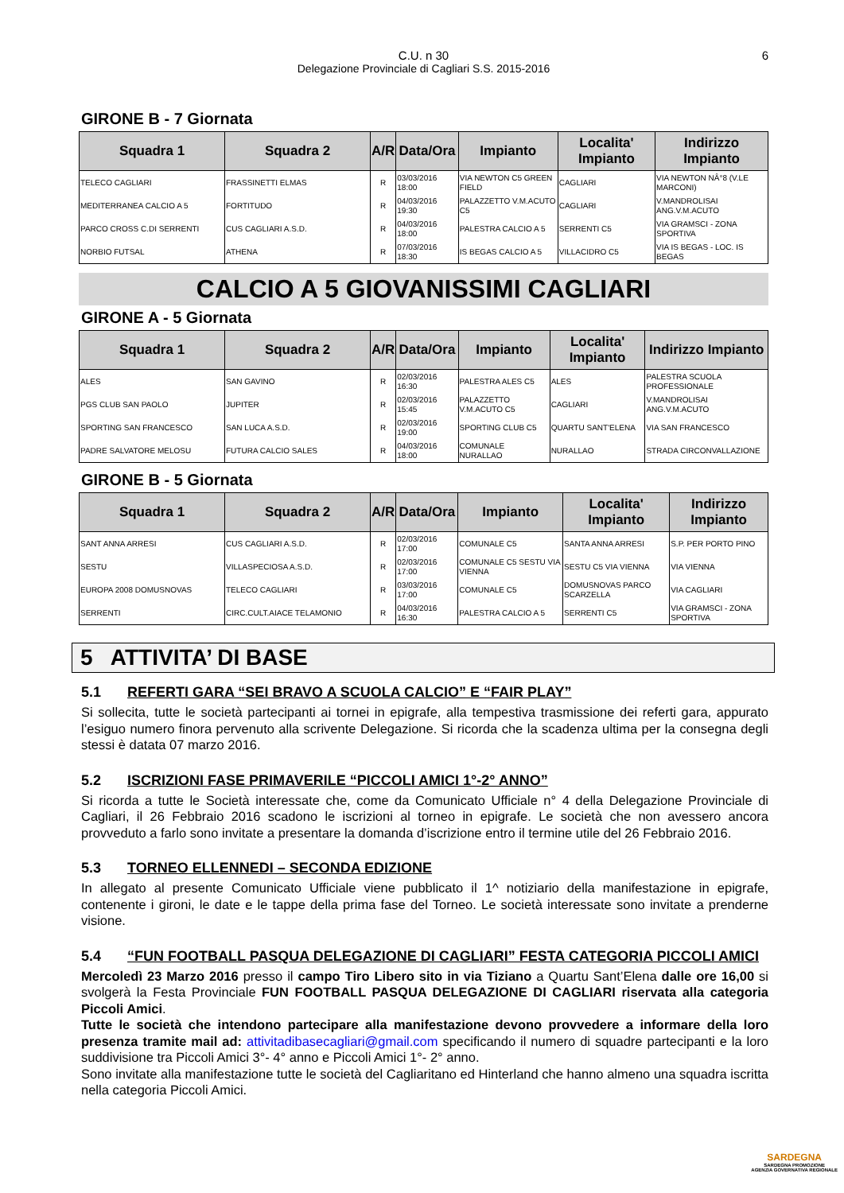C.U. n 30
Delegazione Provinciale di Cagliari S.S. 2015-2016
6
GIRONE B - 7 Giornata
| Squadra 1 | Squadra 2 | A/R | Data/Ora | Impianto | Localita' Impianto | Indirizzo Impianto |
| --- | --- | --- | --- | --- | --- | --- |
| TELECO CAGLIARI | FRASSINETTI ELMAS | R | 03/03/2016 18:00 | VIA NEWTON C5 GREEN FIELD | CAGLIARI | VIA NEWTON NÂ°8 (V.LE MARCONI) |
| MEDITERRANEA CALCIO A 5 | FORTITUDO | R | 04/03/2016 19:30 | PALAZZETTO V.M.ACUTO C5 | CAGLIARI | V.MANDROLISAI ANG.V.M.ACUTO |
| PARCO CROSS C.DI SERRENTI | CUS CAGLIARI A.S.D. | R | 04/03/2016 18:00 | PALESTRA CALCIO A 5 | SERRENTI C5 | VIA GRAMSCI - ZONA SPORTIVA |
| NORBIO FUTSAL | ATHENA | R | 07/03/2016 18:30 | IS BEGAS CALCIO A 5 | VILLACIDRO C5 | VIA IS BEGAS - LOC. IS BEGAS |
CALCIO A 5 GIOVANISSIMI CAGLIARI
GIRONE A - 5 Giornata
| Squadra 1 | Squadra 2 | A/R | Data/Ora | Impianto | Localita' Impianto | Indirizzo Impianto |
| --- | --- | --- | --- | --- | --- | --- |
| ALES | SAN GAVINO | R | 02/03/2016 16:30 | PALESTRA ALES C5 | ALES | PALESTRA SCUOLA PROFESSIONALE |
| PGS CLUB SAN PAOLO | JUPITER | R | 02/03/2016 15:45 | PALAZZETTO V.M.ACUTO C5 | CAGLIARI | V.MANDROLISAI ANG.V.M.ACUTO |
| SPORTING SAN FRANCESCO | SAN LUCA A.S.D. | R | 02/03/2016 19:00 | SPORTING CLUB C5 | QUARTU SANT'ELENA | VIA SAN FRANCESCO |
| PADRE SALVATORE MELOSU | FUTURA CALCIO SALES | R | 04/03/2016 18:00 | COMUNALE NURALLAO | NURALLAO | STRADA CIRCONVALLAZIONE |
GIRONE B - 5 Giornata
| Squadra 1 | Squadra 2 | A/R | Data/Ora | Impianto | Localita' Impianto | Indirizzo Impianto |
| --- | --- | --- | --- | --- | --- | --- |
| SANT ANNA ARRESI | CUS CAGLIARI A.S.D. | R | 02/03/2016 17:00 | COMUNALE C5 | SANTA ANNA ARRESI | S.P. PER PORTO PINO |
| SESTU | VILLASPECIOSA A.S.D. | R | 02/03/2016 17:00 | COMUNALE C5 SESTU VIA VIENNA | SESTU C5 VIA VIENNA | VIA VIENNA |
| EUROPA 2008 DOMUSNOVAS | TELECO CAGLIARI | R | 03/03/2016 17:00 | COMUNALE C5 | DOMUSNOVAS PARCO SCARZELLA | VIA CAGLIARI |
| SERRENTI | CIRC.CULT.AIACE TELAMONIO | R | 04/03/2016 16:30 | PALESTRA CALCIO A 5 | SERRENTI C5 | VIA GRAMSCI - ZONA SPORTIVA |
5 ATTIVITA’ DI BASE
5.1 REFERTI GARA “SEI BRAVO A SCUOLA CALCIO” E “FAIR PLAY”
Si sollecita, tutte le società partecipanti ai tornei in epigrafe, alla tempestiva trasmissione dei referti gara, appurato l’esiguo numero finora pervenuto alla scrivente Delegazione. Si ricorda che la scadenza ultima per la consegna degli stessi è datata 07 marzo 2016.
5.2 ISCRIZIONI FASE PRIMAVERILE “PICCOLI AMICI 1°-2° ANNO”
Si ricorda a tutte le Società interessate che, come da Comunicato Ufficiale n° 4 della Delegazione Provinciale di Cagliari, il 26 Febbraio 2016 scadono le iscrizioni al torneo in epigrafe. Le società che non avessero ancora provveduto a farlo sono invitate a presentare la domanda d’iscrizione entro il termine utile del 26 Febbraio 2016.
5.3 TORNEO ELLENNEDI – SECONDA EDIZIONE
In allegato al presente Comunicato Ufficiale viene pubblicato il 1^ notiziario della manifestazione in epigrafe, contenente i gironi, le date e le tappe della prima fase del Torneo. Le società interessate sono invitate a prenderne visione.
5.4 “FUN FOOTBALL PASQUA DELEGAZIONE DI CAGLIARI” FESTA CATEGORIA PICCOLI AMICI
Mercoledì 23 Marzo 2016 presso il campo Tiro Libero sito in via Tiziano a Quartu Sant’Elena dalle ore 16,00 si svolgerà la Festa Provinciale FUN FOOTBALL PASQUA DELEGAZIONE DI CAGLIARI riservata alla categoria Piccoli Amici.
Tutte le società che intendono partecipare alla manifestazione devono provvedere a informare della loro presenza tramite mail ad: attivitadibasecagliari@gmail.com specificando il numero di squadre partecipanti e la loro suddivisione tra Piccoli Amici 3°- 4° anno e Piccoli Amici 1°- 2° anno.
Sono invitate alla manifestazione tutte le società del Cagliaritano ed Hinterland che hanno almeno una squadra iscritta nella categoria Piccoli Amici.
SARDEGNA
SARDEGNA PROMOZIONE
AGENZIA GOVERNATIVA REGIONALE